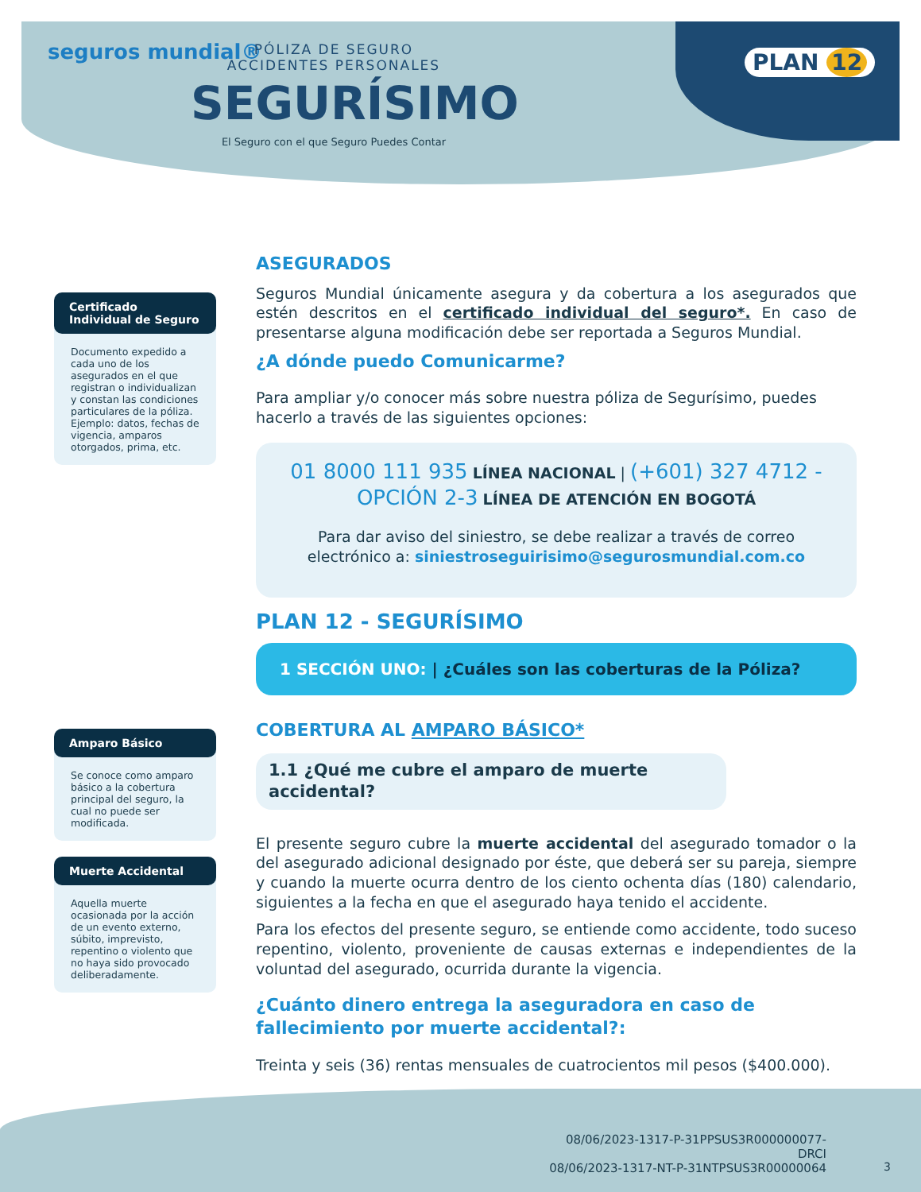seguros mundial®
PÓLIZA DE SEGURO
ACCIDENTES PERSONALES
SEGURÍSIMO
El Seguro con el que Seguro Puedes Contar
PLAN 12
Certificado Individual de Seguro
Documento expedido a cada uno de los asegurados en el que registran o individualizan y constan las condiciones particulares de la póliza. Ejemplo: datos, fechas de vigencia, amparos otorgados, prima, etc.
Amparo Básico
Se conoce como amparo básico a la cobertura principal del seguro, la cual no puede ser modificada.
Muerte Accidental
Aquella muerte ocasionada por la acción de un evento externo, súbito, imprevisto, repentino o violento que no haya sido provocado deliberadamente.
ASEGURADOS
Seguros Mundial únicamente asegura y da cobertura a los asegurados que estén descritos en el certificado individual del seguro*. En caso de presentarse alguna modificación debe ser reportada a Seguros Mundial.
¿A dónde puedo Comunicarme?
Para ampliar y/o conocer más sobre nuestra póliza de Segurísimo, puedes hacerlo a través de las siguientes opciones:
01 8000 111 935 LÍNEA NACIONAL | (+601) 327 4712 - OPCIÓN 2-3 LÍNEA DE ATENCIÓN EN BOGOTÁ
Para dar aviso del siniestro, se debe realizar a través de correo electrónico a: siniestroseguirisimo@segurosmundial.com.co
PLAN 12 - SEGURÍSIMO
1 SECCIÓN UNO: | ¿Cuáles son las coberturas de la Póliza?
COBERTURA AL AMPARO BÁSICO*
1.1 ¿Qué me cubre el amparo de muerte accidental?
El presente seguro cubre la muerte accidental del asegurado tomador o la del asegurado adicional designado por éste, que deberá ser su pareja, siempre y cuando la muerte ocurra dentro de los ciento ochenta días (180) calendario, siguientes a la fecha en que el asegurado haya tenido el accidente.
Para los efectos del presente seguro, se entiende como accidente, todo suceso repentino, violento, proveniente de causas externas e independientes de la voluntad del asegurado, ocurrida durante la vigencia.
¿Cuánto dinero entrega la aseguradora en caso de fallecimiento por muerte accidental?:
Treinta y seis (36) rentas mensuales de cuatrocientos mil pesos ($400.000).
08/06/2023-1317-P-31PPSUS3R000000077-DRCI
08/06/2023-1317-NT-P-31NTPSUS3R00000064
3